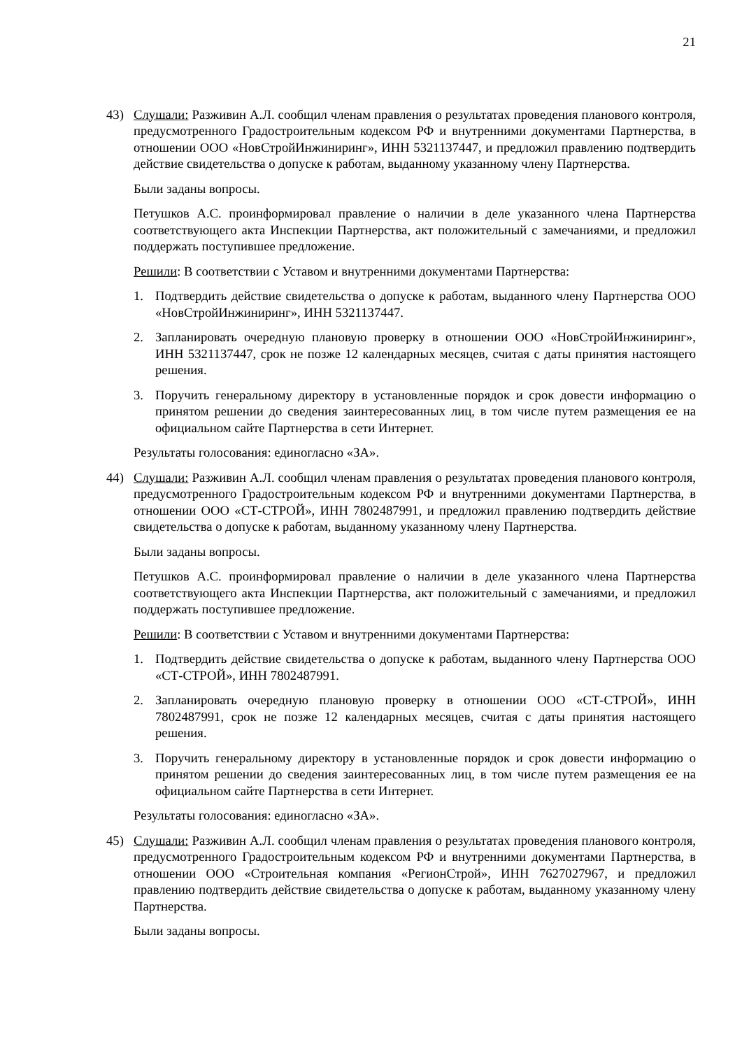21
43) Слушали: Разживин А.Л. сообщил членам правления о результатах проведения планового контроля, предусмотренного Градостроительным кодексом РФ и внутренними документами Партнерства, в отношении ООО «НовСтройИнжиниринг», ИНН 5321137447, и предложил правлению подтвердить действие свидетельства о допуске к работам, выданному указанному члену Партнерства.
Были заданы вопросы.
Петушков А.С. проинформировал правление о наличии в деле указанного члена Партнерства соответствующего акта Инспекции Партнерства, акт положительный с замечаниями, и предложил поддержать поступившее предложение.
Решили: В соответствии с Уставом и внутренними документами Партнерства:
1. Подтвердить действие свидетельства о допуске к работам, выданного члену Партнерства ООО «НовСтройИнжиниринг», ИНН 5321137447.
2. Запланировать очередную плановую проверку в отношении ООО «НовСтройИнжиниринг», ИНН 5321137447, срок не позже 12 календарных месяцев, считая с даты принятия настоящего решения.
3. Поручить генеральному директору в установленные порядок и срок довести информацию о принятом решении до сведения заинтересованных лиц, в том числе путем размещения ее на официальном сайте Партнерства в сети Интернет.
Результаты голосования: единогласно «ЗА».
44) Слушали: Разживин А.Л. сообщил членам правления о результатах проведения планового контроля, предусмотренного Градостроительным кодексом РФ и внутренними документами Партнерства, в отношении ООО «СТ-СТРОЙ», ИНН 7802487991, и предложил правлению подтвердить действие свидетельства о допуске к работам, выданному указанному члену Партнерства.
Были заданы вопросы.
Петушков А.С. проинформировал правление о наличии в деле указанного члена Партнерства соответствующего акта Инспекции Партнерства, акт положительный с замечаниями, и предложил поддержать поступившее предложение.
Решили: В соответствии с Уставом и внутренними документами Партнерства:
1. Подтвердить действие свидетельства о допуске к работам, выданного члену Партнерства ООО «СТ-СТРОЙ», ИНН 7802487991.
2. Запланировать очередную плановую проверку в отношении ООО «СТ-СТРОЙ», ИНН 7802487991, срок не позже 12 календарных месяцев, считая с даты принятия настоящего решения.
3. Поручить генеральному директору в установленные порядок и срок довести информацию о принятом решении до сведения заинтересованных лиц, в том числе путем размещения ее на официальном сайте Партнерства в сети Интернет.
Результаты голосования: единогласно «ЗА».
45) Слушали: Разживин А.Л. сообщил членам правления о результатах проведения планового контроля, предусмотренного Градостроительным кодексом РФ и внутренними документами Партнерства, в отношении ООО «Строительная компания «РегионСтрой», ИНН 7627027967, и предложил правлению подтвердить действие свидетельства о допуске к работам, выданному указанному члену Партнерства.
Были заданы вопросы.